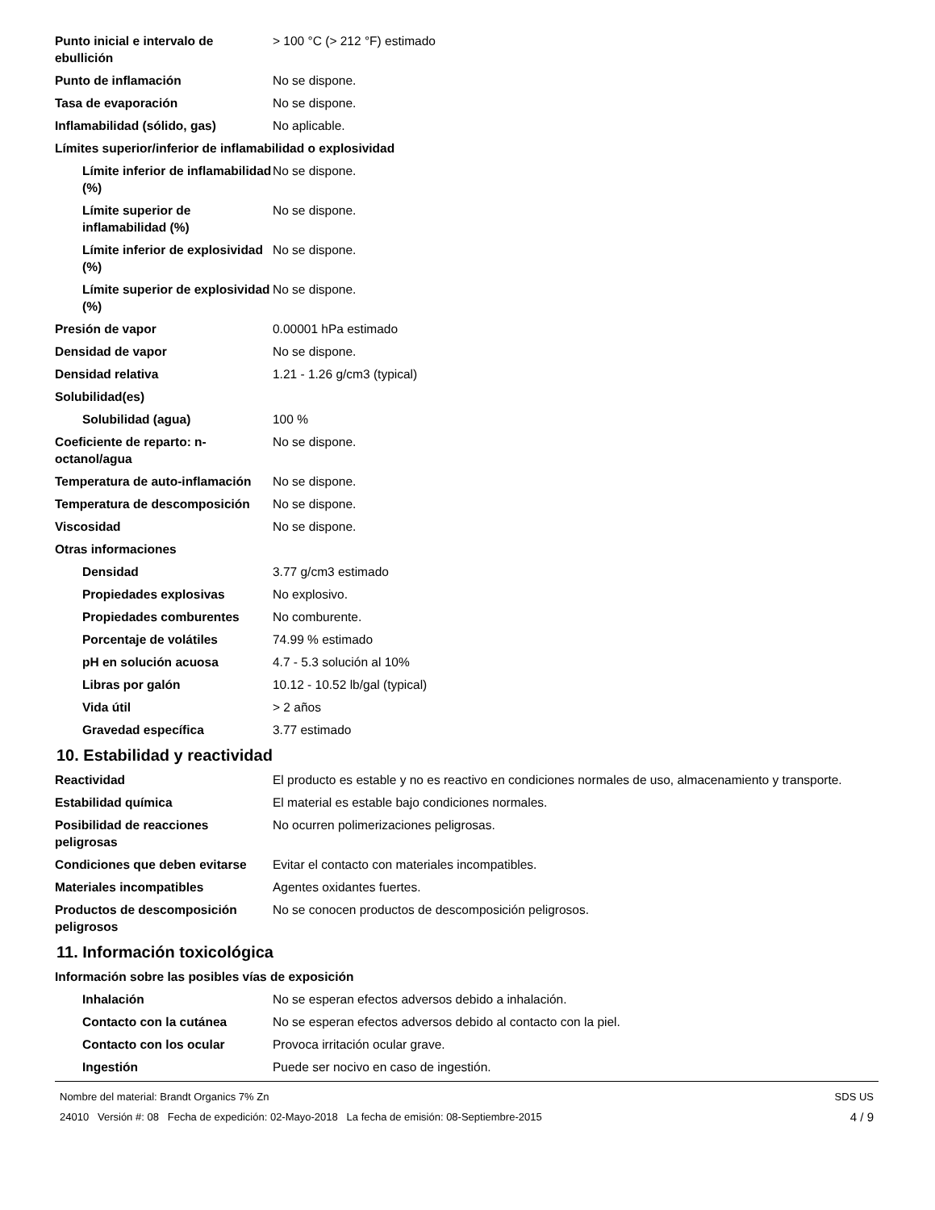Punto inicial e intervalo de ebullición
> 100 °C (> 212 °F) estimado
Punto de inflamación No se dispone.
Tasa de evaporación No se dispone.
Inflamabilidad (sólido, gas) No aplicable.
Límites superior/inferior de inflamabilidad o explosividad
Límite inferior de inflamabilidad (%)
No se dispone.
Límite superior de inflamabilidad (%)
No se dispone.
Límite inferior de explosividad (%)
No se dispone.
Límite superior de explosividad (%)
No se dispone.
Presión de vapor 0.00001 hPa estimado
Densidad de vapor No se dispone.
Densidad relativa 1.21 - 1.26 g/cm3 (typical)
Solubilidad(es)
Solubilidad (agua) 100 %
Coeficiente de reparto: n-octanol/agua
No se dispone.
Temperatura de auto-inflamación
No se dispone.
Temperatura de descomposición No se dispone.
Viscosidad No se dispone.
Otras informaciones
Densidad 3.77 g/cm3 estimado
Propiedades explosivas No explosivo.
Propiedades comburentes No comburente.
Porcentaje de volátiles 74.99 % estimado
pH en solución acuosa 4.7 - 5.3 solución al 10%
Libras por galón 10.12 - 10.52 lb/gal (typical)
Vida útil > 2 años
Gravedad específica 3.77 estimado
10. Estabilidad y reactividad
Reactividad El producto es estable y no es reactivo en condiciones normales de uso, almacenamiento y transporte.
Estabilidad química El material es estable bajo condiciones normales.
Posibilidad de reacciones peligrosas
No ocurren polimerizaciones peligrosas.
Condiciones que deben evitarse
Evitar el contacto con materiales incompatibles.
Materiales incompatibles Agentes oxidantes fuertes.
Productos de descomposición peligrosos
No se conocen productos de descomposición peligrosos.
11. Información toxicológica
Información sobre las posibles vías de exposición
Inhalación No se esperan efectos adversos debido a inhalación.
Contacto con la cutánea No se esperan efectos adversos debido al contacto con la piel.
Contacto con los ocular Provoca irritación ocular grave.
Ingestión Puede ser nocivo en caso de ingestión.
Nombre del material: Brandt Organics 7% Zn
24010 Versión #: 08 Fecha de expedición: 02-Mayo-2018 La fecha de emisión: 08-Septiembre-2015
SDS US
4 / 9